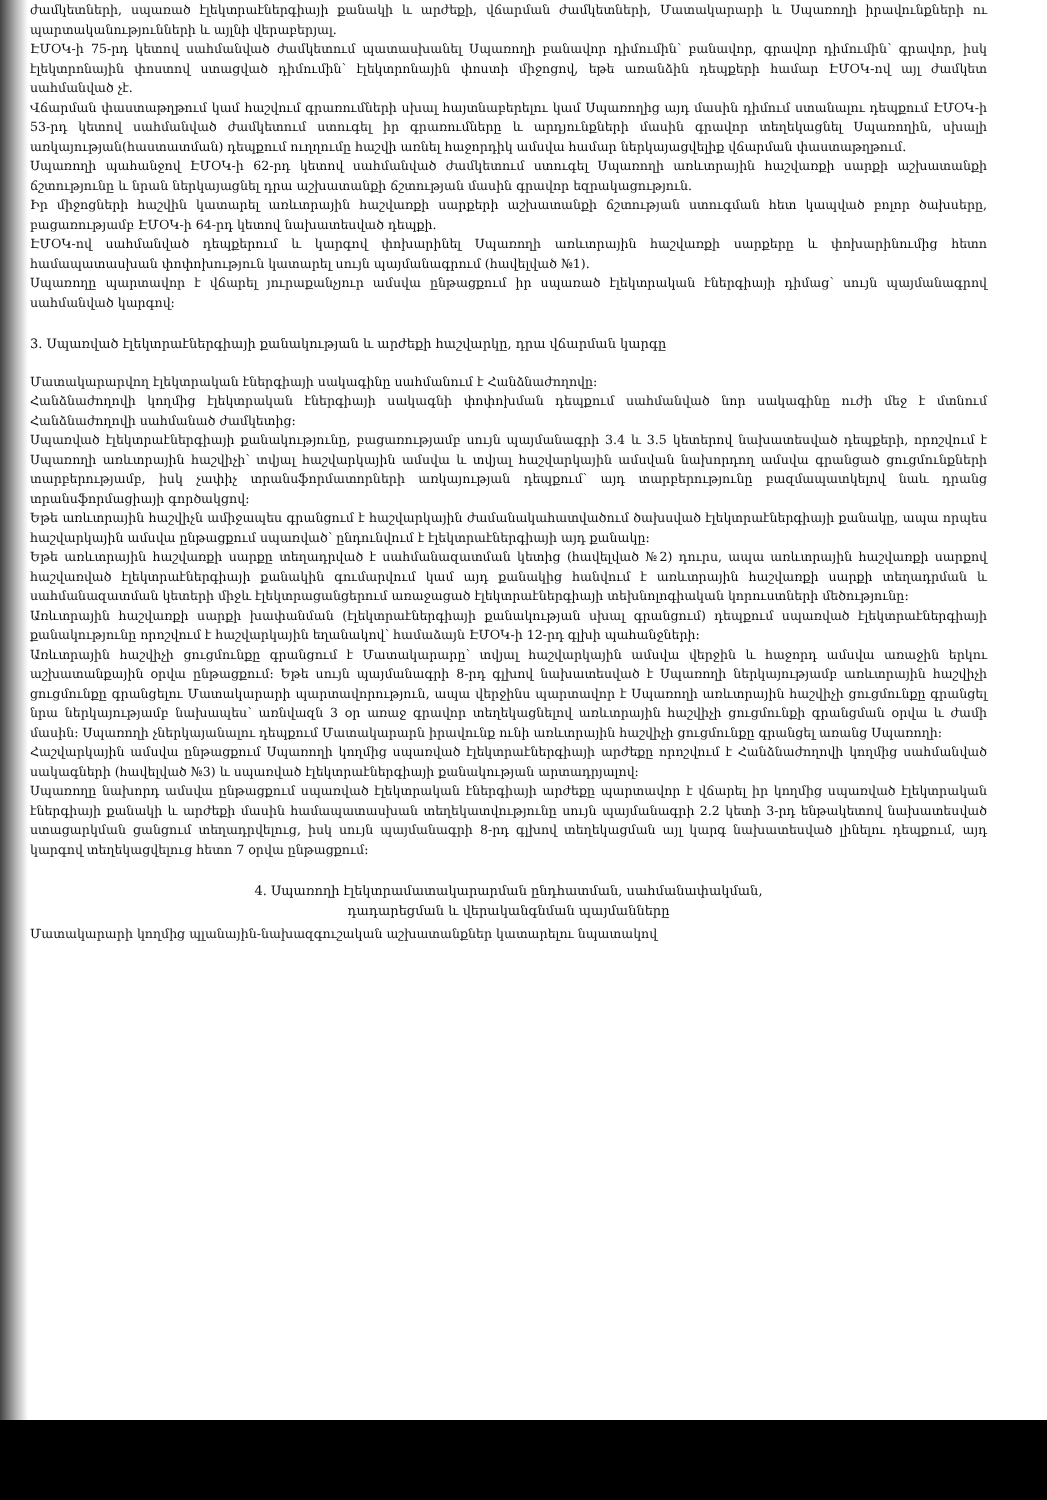ժամկետների, սպառած էլեկտրաէներգիայի քանակի և արժեքի, վճարման ժամկետների, Մատակարարի և Սպառողի իրավունքների ու պարտականությունների և այլնի վերաբերյալ.
ԷՄՕԿ-ի 75-րդ կետով սահմանված ժամկետում պատասխանել Սպառողի բանավոր դիմումին՝ բանավոր, գրավոր դիմումին՝ գրավոր, իսկ էլեկտրոնային փոստով ստացված դիմումին՝ էլեկտրոնային փոստի միջոցով, եթե առանձին դեպքերի համար ԷՄՕԿ-ով այլ ժամկետ սահմանված չէ.
Վճարման փաստաթղթում կամ հաշվում գրառումների սխալ հայտնաբերելու կամ Սպառողից այդ մասին դիմում ստանալու դեպքում ԷՄՕԿ-ի 53-րդ կետով սահմանված ժամկետում ստուգել իր գրառումները և արդյունքների մասին գրավոր տեղեկացնել Սպառողին, սխալի առկայության(հաստատման) դեպքում ուղղումը հաշվի առնել հաջորդիկ ամսվա համար ներկայացվելիք վճարման փաստաթղթում.
Սպառողի պահանջով ԷՄՕԿ-ի 62-րդ կետով սահմանված ժամկետում ստուգել Սպառողի առևտրային հաշվառքի սարքի աշխատանքի ճշտությունը և նրան ներկայացնել դրա աշխատանքի ճշտության մասին գրավոր եզրակացություն.
Իր միջոցների հաշվին կատարել առևտրային հաշվառքի սարքերի աշխատանքի ճշտության ստուգման հետ կապված բոլոր ծախսերը, բացառությամբ ԷՄՕԿ-ի 64-րդ կետով նախատեսված դեպքի.
ԷՄՕԿ-ով սահմանված դեպքերում և կարգով փոխարինել Սպառողի առևտրային հաշվառքի սարքերը և փոխարինումից հետո համապատասխան փոփոխություն կատարել սույն պայմանագրում (հավելված №1).
Սպառողը պարտավոր է վճարել յուրաքանչյուր ամսվա ընթացքում իր սպառած էլեկտրական էներգիայի դիմաց՝ սույն պայմանագրով սահմանված կարգով:
3. Սպառված էլեկտրաէներգիայի քանակության և արժեքի հաշվարկը, դրա վճարման կարգը
Մատակարարվող էլեկտրական էներգիայի սակագինը սահմանում է Հանձնաժողովը:
Հանձնաժողովի կողմից էլեկտրական էներգիայի սակագնի փոփոխման դեպքում սահմանված նոր սակագինը ուժի մեջ է մտնում Հանձնաժողովի սահմանած ժամկետից:
Սպառված էլեկտրաէներգիայի քանակությունը, բացառությամբ սույն պայմանագրի 3.4 և 3.5 կետերով նախատեսված դեպքերի, որոշվում է Սպառողի առևտրային հաշվիչի՝ տվյալ հաշվարկային ամսվա և տվյալ հաշվարկային ամսվան նախորդող ամսվա գրանցած ցուցմունքների տարբերությամբ, իսկ չափիչ տրանսֆորմատորների առկայության դեպքում՝ այդ տարբերությունը բազմապատկելով նաև դրանց տրանսֆորմացիայի գործակցով:
Եթե առևտրային հաշվիչն ամիջապես գրանցում է հաշվարկային ժամանակահատվածում ծախսված էլեկտրաէներգիայի քանակը, ապա որպես հաշվարկային ամսվա ընթացքում սպառված՝ ընդունվում է էլեկտրաէներգիայի այդ քանակը:
Եթե առևտրային հաշվառքի սարքը տեղադրված է սահմանազատման կետից (հավելված №2) դուրս, ապա առևտրային հաշվառքի սարքով հաշվառված էլեկտրաէներգիայի քանակին գումարվում կամ այդ քանակից հանվում է առևտրային հաշվառքի սարքի տեղադրման և սահմանազատման կետերի միջև էլեկտրացանցերում առաջացած էլեկտրաէներգիայի տեխնոլոգիական կորուստների մեծությունը:
Առևտրային հաշվառքի սարքի խափանման (էլեկտրաէներգիայի քանակության սխալ գրանցում) դեպքում սպառված էլեկտրաէներգիայի քանակությունը որոշվում է հաշվարկային եղանակով՝ համաձայն ԷՄՕԿ-ի 12-րդ գլխի պահանջների:
Առևտրային հաշվիչի ցուցմունքը գրանցում է Մատակարարը՝ տվյալ հաշվարկային ամսվա վերջին և հաջորդ ամսվա առաջին երկու աշխատանքային օրվա ընթացքում: Եթե սույն պայմանագրի 8-րդ գլխով նախատեսված է Սպառողի ներկայությամբ առևտրային հաշվիչի ցուցմունքը գրանցելու Մատակարարի պարտավորություն, ապա վերջինս պարտավոր է Սպառողի առևտրային հաշվիչի ցուցմունքը գրանցել նրա ներկայությամբ նախապես՝ առնվազն 3 օր առաջ գրավոր տեղեկացնելով առևտրային հաշվիչի ցուցմունքի գրանցման օրվա և ժամի մասին: Սպառողի չներկայանալու դեպքում Մատակարարն իրավունք ունի առևտրային հաշվիչի ցուցմունքը գրանցել առանց Սպառողի:
Հաշվարկային ամսվա ընթացքում Սպառողի կողմից սպառված էլեկտրաէներգիայի արժեքը որոշվում է Հանձնաժողովի կողմից սահմանված սակագների (հավելված №3) և սպառված էլեկտրաէներգիայի քանակության արտադրյալով:
Սպառողը նախորդ ամսվա ընթացքում սպառված էլեկտրական էներգիայի արժեքը պարտավոր է վճարել իր կողմից սպառված էլեկտրական էներգիայի քանակի և արժեքի մասին համապատասխան տեղեկատվությունը սույն պայմանագրի 2.2 կետի 3-րդ ենթակետով նախատեսված ստացարկման ցանցում տեղադրվելուց, իսկ սույն պայմանագրի 8-րդ գլխով տեղեկացման այլ կարգ նախատեսված լինելու դեպքում, այդ կարգով տեղեկացվելուց հետո 7 օրվա ընթացքում:
4. Սպառողի էլեկտրամատակարարման ընդհատման, սահմանափակման,
դադարեցման և վերականգնման պայմանները
Մատակարարի կողմից պլանային-նախազգուշական աշխատանքներ կատարելու նպատակով